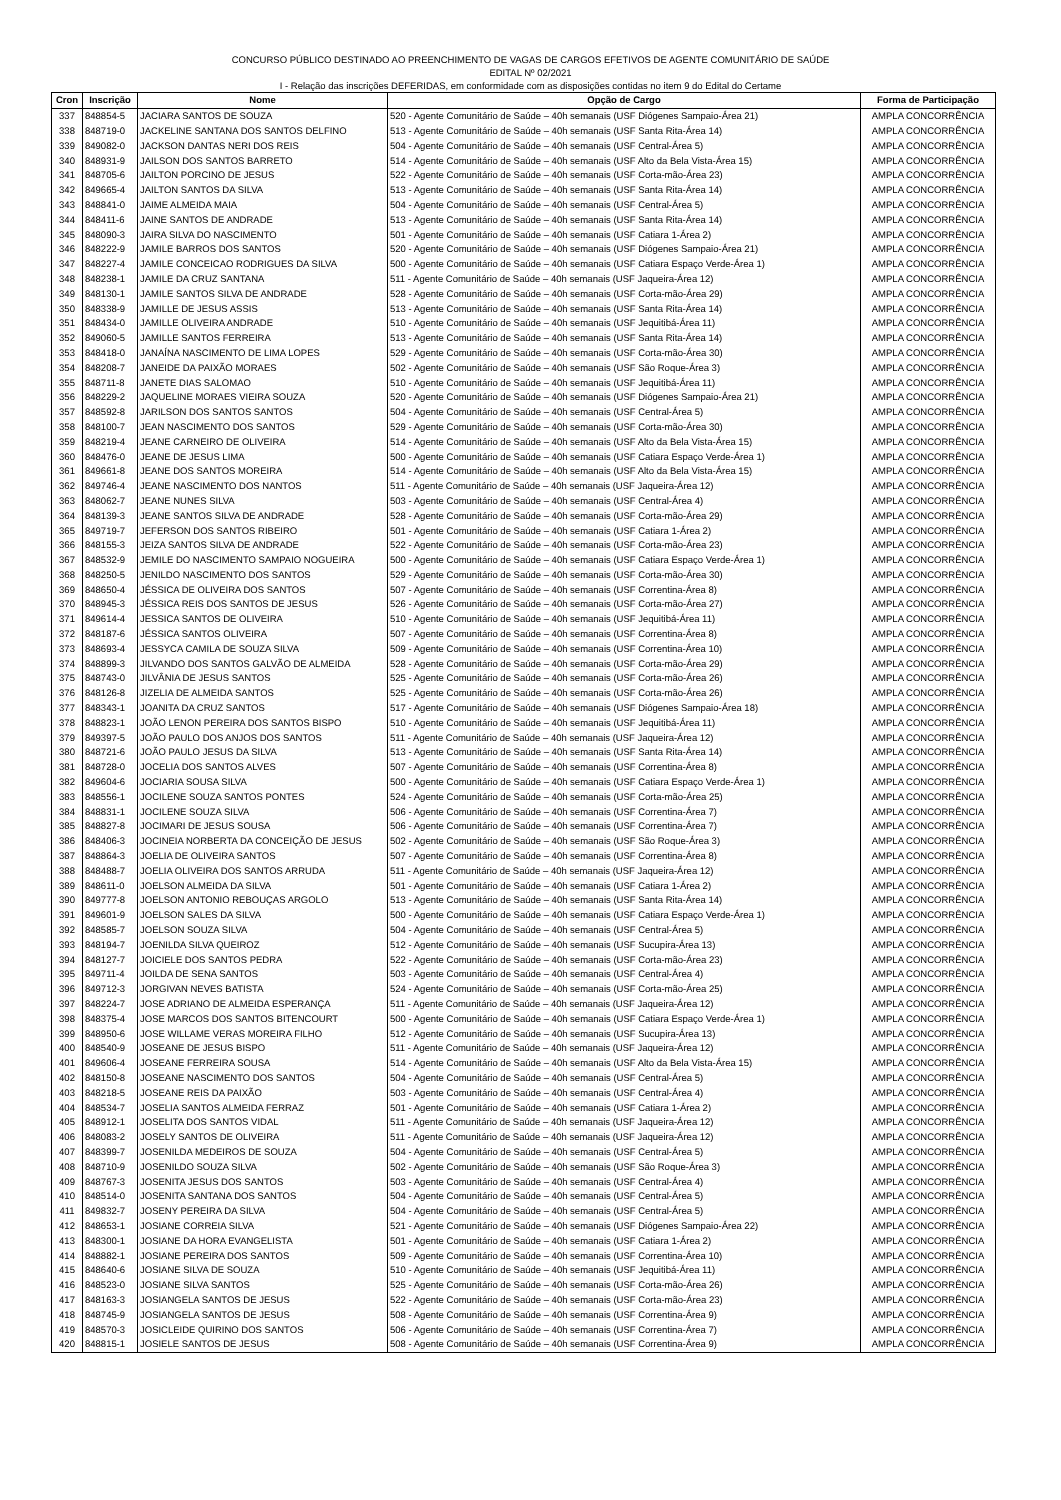CONCURSO PÚBLICO DESTINADO AO PREENCHIMENTO DE VAGAS DE CARGOS EFETIVOS DE AGENTE COMUNITÁRIO DE SAÚDE
EDITAL Nº 02/2021
I - Relação das inscrições DEFERIDAS, em conformidade com as disposições contidas no item 9 do Edital do Certame
| Cron | Inscrição | Nome | Opção de Cargo | Forma de Participação |
| --- | --- | --- | --- | --- |
| 337 | 848854-5 | JACIARA SANTOS DE SOUZA | 520 - Agente Comunitário de Saúde – 40h semanais (USF Diógenes Sampaio-Área 21) | AMPLA CONCORRÊNCIA |
| 338 | 848719-0 | JACKELINE SANTANA DOS SANTOS DELFINO | 513 - Agente Comunitário de Saúde – 40h semanais (USF Santa Rita-Área 14) | AMPLA CONCORRÊNCIA |
| 339 | 849082-0 | JACKSON DANTAS NERI DOS REIS | 504 - Agente Comunitário de Saúde – 40h semanais (USF Central-Área 5) | AMPLA CONCORRÊNCIA |
| 340 | 848931-9 | JAILSON DOS SANTOS BARRETO | 514 - Agente Comunitário de Saúde – 40h semanais (USF Alto da Bela Vista-Área 15) | AMPLA CONCORRÊNCIA |
| 341 | 848705-6 | JAILTON PORCINO DE JESUS | 522 - Agente Comunitário de Saúde – 40h semanais (USF Corta-mão-Área 23) | AMPLA CONCORRÊNCIA |
| 342 | 849665-4 | JAILTON SANTOS DA SILVA | 513 - Agente Comunitário de Saúde – 40h semanais (USF Santa Rita-Área 14) | AMPLA CONCORRÊNCIA |
| 343 | 848841-0 | JAIME ALMEIDA MAIA | 504 - Agente Comunitário de Saúde – 40h semanais (USF Central-Área 5) | AMPLA CONCORRÊNCIA |
| 344 | 848411-6 | JAINE SANTOS DE ANDRADE | 513 - Agente Comunitário de Saúde – 40h semanais (USF Santa Rita-Área 14) | AMPLA CONCORRÊNCIA |
| 345 | 848090-3 | JAIRA SILVA DO NASCIMENTO | 501 - Agente Comunitário de Saúde – 40h semanais (USF Catiara 1-Área 2) | AMPLA CONCORRÊNCIA |
| 346 | 848222-9 | JAMILE BARROS DOS SANTOS | 520 - Agente Comunitário de Saúde – 40h semanais (USF Diógenes Sampaio-Área 21) | AMPLA CONCORRÊNCIA |
| 347 | 848227-4 | JAMILE CONCEICAO RODRIGUES DA SILVA | 500 - Agente Comunitário de Saúde – 40h semanais (USF Catiara Espaço Verde-Área 1) | AMPLA CONCORRÊNCIA |
| 348 | 848238-1 | JAMILE DA CRUZ SANTANA | 511 - Agente Comunitário de Saúde – 40h semanais (USF Jaqueira-Área 12) | AMPLA CONCORRÊNCIA |
| 349 | 848130-1 | JAMILE SANTOS SILVA DE ANDRADE | 528 - Agente Comunitário de Saúde – 40h semanais (USF Corta-mão-Área 29) | AMPLA CONCORRÊNCIA |
| 350 | 848338-9 | JAMILLE DE JESUS ASSIS | 513 - Agente Comunitário de Saúde – 40h semanais (USF Santa Rita-Área 14) | AMPLA CONCORRÊNCIA |
| 351 | 848434-0 | JAMILLE OLIVEIRA ANDRADE | 510 - Agente Comunitário de Saúde – 40h semanais (USF Jequitibá-Área 11) | AMPLA CONCORRÊNCIA |
| 352 | 849060-5 | JAMILLE SANTOS FERREIRA | 513 - Agente Comunitário de Saúde – 40h semanais (USF Santa Rita-Área 14) | AMPLA CONCORRÊNCIA |
| 353 | 848418-0 | JANAÍNA NASCIMENTO DE LIMA LOPES | 529 - Agente Comunitário de Saúde – 40h semanais (USF Corta-mão-Área 30) | AMPLA CONCORRÊNCIA |
| 354 | 848208-7 | JANEIDE DA PAIXÃO MORAES | 502 - Agente Comunitário de Saúde – 40h semanais (USF São Roque-Área 3) | AMPLA CONCORRÊNCIA |
| 355 | 848711-8 | JANETE DIAS SALOMAO | 510 - Agente Comunitário de Saúde – 40h semanais (USF Jequitibá-Área 11) | AMPLA CONCORRÊNCIA |
| 356 | 848229-2 | JAQUELINE MORAES VIEIRA SOUZA | 520 - Agente Comunitário de Saúde – 40h semanais (USF Diógenes Sampaio-Área 21) | AMPLA CONCORRÊNCIA |
| 357 | 848592-8 | JARILSON DOS SANTOS SANTOS | 504 - Agente Comunitário de Saúde – 40h semanais (USF Central-Área 5) | AMPLA CONCORRÊNCIA |
| 358 | 848100-7 | JEAN NASCIMENTO DOS SANTOS | 529 - Agente Comunitário de Saúde – 40h semanais (USF Corta-mão-Área 30) | AMPLA CONCORRÊNCIA |
| 359 | 848219-4 | JEANE CARNEIRO DE OLIVEIRA | 514 - Agente Comunitário de Saúde – 40h semanais (USF Alto da Bela Vista-Área 15) | AMPLA CONCORRÊNCIA |
| 360 | 848476-0 | JEANE DE JESUS LIMA | 500 - Agente Comunitário de Saúde – 40h semanais (USF Catiara Espaço Verde-Área 1) | AMPLA CONCORRÊNCIA |
| 361 | 849661-8 | JEANE DOS SANTOS MOREIRA | 514 - Agente Comunitário de Saúde – 40h semanais (USF Alto da Bela Vista-Área 15) | AMPLA CONCORRÊNCIA |
| 362 | 849746-4 | JEANE NASCIMENTO DOS NANTOS | 511 - Agente Comunitário de Saúde – 40h semanais (USF Jaqueira-Área 12) | AMPLA CONCORRÊNCIA |
| 363 | 848062-7 | JEANE NUNES SILVA | 503 - Agente Comunitário de Saúde – 40h semanais (USF Central-Área 4) | AMPLA CONCORRÊNCIA |
| 364 | 848139-3 | JEANE SANTOS SILVA DE ANDRADE | 528 - Agente Comunitário de Saúde – 40h semanais (USF Corta-mão-Área 29) | AMPLA CONCORRÊNCIA |
| 365 | 849719-7 | JEFERSON DOS SANTOS RIBEIRO | 501 - Agente Comunitário de Saúde – 40h semanais (USF Catiara 1-Área 2) | AMPLA CONCORRÊNCIA |
| 366 | 848155-3 | JEIZA SANTOS SILVA DE ANDRADE | 522 - Agente Comunitário de Saúde – 40h semanais (USF Corta-mão-Área 23) | AMPLA CONCORRÊNCIA |
| 367 | 848532-9 | JEMILE DO NASCIMENTO SAMPAIO NOGUEIRA | 500 - Agente Comunitário de Saúde – 40h semanais (USF Catiara Espaço Verde-Área 1) | AMPLA CONCORRÊNCIA |
| 368 | 848250-5 | JENILDO NASCIMENTO DOS SANTOS | 529 - Agente Comunitário de Saúde – 40h semanais (USF Corta-mão-Área 30) | AMPLA CONCORRÊNCIA |
| 369 | 848650-4 | JÉSSICA DE OLIVEIRA DOS SANTOS | 507 - Agente Comunitário de Saúde – 40h semanais (USF Correntina-Área 8) | AMPLA CONCORRÊNCIA |
| 370 | 848945-3 | JÉSSICA REIS DOS SANTOS DE JESUS | 526 - Agente Comunitário de Saúde – 40h semanais (USF Corta-mão-Área 27) | AMPLA CONCORRÊNCIA |
| 371 | 849614-4 | JESSICA SANTOS DE OLIVEIRA | 510 - Agente Comunitário de Saúde – 40h semanais (USF Jequitibá-Área 11) | AMPLA CONCORRÊNCIA |
| 372 | 848187-6 | JÉSSICA SANTOS OLIVEIRA | 507 - Agente Comunitário de Saúde – 40h semanais (USF Correntina-Área 8) | AMPLA CONCORRÊNCIA |
| 373 | 848693-4 | JESSYCA CAMILA DE SOUZA SILVA | 509 - Agente Comunitário de Saúde – 40h semanais (USF Correntina-Área 10) | AMPLA CONCORRÊNCIA |
| 374 | 848899-3 | JILVANDO DOS SANTOS GALVÃO DE ALMEIDA | 528 - Agente Comunitário de Saúde – 40h semanais (USF Corta-mão-Área 29) | AMPLA CONCORRÊNCIA |
| 375 | 848743-0 | JILVÂNIA DE JESUS SANTOS | 525 - Agente Comunitário de Saúde – 40h semanais (USF Corta-mão-Área 26) | AMPLA CONCORRÊNCIA |
| 376 | 848126-8 | JIZELIA DE ALMEIDA SANTOS | 525 - Agente Comunitário de Saúde – 40h semanais (USF Corta-mão-Área 26) | AMPLA CONCORRÊNCIA |
| 377 | 848343-1 | JOANITA DA CRUZ SANTOS | 517 - Agente Comunitário de Saúde – 40h semanais (USF Diógenes Sampaio-Área 18) | AMPLA CONCORRÊNCIA |
| 378 | 848823-1 | JOÃO LENON PEREIRA DOS SANTOS BISPO | 510 - Agente Comunitário de Saúde – 40h semanais (USF Jequitibá-Área 11) | AMPLA CONCORRÊNCIA |
| 379 | 849397-5 | JOÃO PAULO DOS ANJOS DOS SANTOS | 511 - Agente Comunitário de Saúde – 40h semanais (USF Jaqueira-Área 12) | AMPLA CONCORRÊNCIA |
| 380 | 848721-6 | JOÃO PAULO JESUS DA SILVA | 513 - Agente Comunitário de Saúde – 40h semanais (USF Santa Rita-Área 14) | AMPLA CONCORRÊNCIA |
| 381 | 848728-0 | JOCELIA DOS SANTOS ALVES | 507 - Agente Comunitário de Saúde – 40h semanais (USF Correntina-Área 8) | AMPLA CONCORRÊNCIA |
| 382 | 849604-6 | JOCIARIA SOUSA SILVA | 500 - Agente Comunitário de Saúde – 40h semanais (USF Catiara Espaço Verde-Área 1) | AMPLA CONCORRÊNCIA |
| 383 | 848556-1 | JOCILENE SOUZA SANTOS PONTES | 524 - Agente Comunitário de Saúde – 40h semanais (USF Corta-mão-Área 25) | AMPLA CONCORRÊNCIA |
| 384 | 848831-1 | JOCILENE SOUZA SILVA | 506 - Agente Comunitário de Saúde – 40h semanais (USF Correntina-Área 7) | AMPLA CONCORRÊNCIA |
| 385 | 848827-8 | JOCIMARI DE JESUS SOUSA | 506 - Agente Comunitário de Saúde – 40h semanais (USF Correntina-Área 7) | AMPLA CONCORRÊNCIA |
| 386 | 848406-3 | JOCINEIA NORBERTA DA CONCEIÇÃO DE JESUS | 502 - Agente Comunitário de Saúde – 40h semanais (USF São Roque-Área 3) | AMPLA CONCORRÊNCIA |
| 387 | 848864-3 | JOELIA DE OLIVEIRA SANTOS | 507 - Agente Comunitário de Saúde – 40h semanais (USF Correntina-Área 8) | AMPLA CONCORRÊNCIA |
| 388 | 848488-7 | JOELIA OLIVEIRA DOS SANTOS ARRUDA | 511 - Agente Comunitário de Saúde – 40h semanais (USF Jaqueira-Área 12) | AMPLA CONCORRÊNCIA |
| 389 | 848611-0 | JOELSON ALMEIDA DA SILVA | 501 - Agente Comunitário de Saúde – 40h semanais (USF Catiara 1-Área 2) | AMPLA CONCORRÊNCIA |
| 390 | 849777-8 | JOELSON ANTONIO REBOUÇAS ARGOLO | 513 - Agente Comunitário de Saúde – 40h semanais (USF Santa Rita-Área 14) | AMPLA CONCORRÊNCIA |
| 391 | 849601-9 | JOELSON SALES DA SILVA | 500 - Agente Comunitário de Saúde – 40h semanais (USF Catiara Espaço Verde-Área 1) | AMPLA CONCORRÊNCIA |
| 392 | 848585-7 | JOELSON SOUZA SILVA | 504 - Agente Comunitário de Saúde – 40h semanais (USF Central-Área 5) | AMPLA CONCORRÊNCIA |
| 393 | 848194-7 | JOENILDA SILVA QUEIROZ | 512 - Agente Comunitário de Saúde – 40h semanais (USF Sucupira-Área 13) | AMPLA CONCORRÊNCIA |
| 394 | 848127-7 | JOICIELE DOS SANTOS PEDRA | 522 - Agente Comunitário de Saúde – 40h semanais (USF Corta-mão-Área 23) | AMPLA CONCORRÊNCIA |
| 395 | 849711-4 | JOILDA DE SENA SANTOS | 503 - Agente Comunitário de Saúde – 40h semanais (USF Central-Área 4) | AMPLA CONCORRÊNCIA |
| 396 | 849712-3 | JORGIVAN NEVES BATISTA | 524 - Agente Comunitário de Saúde – 40h semanais (USF Corta-mão-Área 25) | AMPLA CONCORRÊNCIA |
| 397 | 848224-7 | JOSE ADRIANO DE ALMEIDA ESPERANÇA | 511 - Agente Comunitário de Saúde – 40h semanais (USF Jaqueira-Área 12) | AMPLA CONCORRÊNCIA |
| 398 | 848375-4 | JOSE MARCOS DOS SANTOS BITENCOURT | 500 - Agente Comunitário de Saúde – 40h semanais (USF Catiara Espaço Verde-Área 1) | AMPLA CONCORRÊNCIA |
| 399 | 848950-6 | JOSE WILLAME VERAS MOREIRA FILHO | 512 - Agente Comunitário de Saúde – 40h semanais (USF Sucupira-Área 13) | AMPLA CONCORRÊNCIA |
| 400 | 848540-9 | JOSEANE DE JESUS BISPO | 511 - Agente Comunitário de Saúde – 40h semanais (USF Jaqueira-Área 12) | AMPLA CONCORRÊNCIA |
| 401 | 849606-4 | JOSEANE FERREIRA SOUSA | 514 - Agente Comunitário de Saúde – 40h semanais (USF Alto da Bela Vista-Área 15) | AMPLA CONCORRÊNCIA |
| 402 | 848150-8 | JOSEANE NASCIMENTO DOS SANTOS | 504 - Agente Comunitário de Saúde – 40h semanais (USF Central-Área 5) | AMPLA CONCORRÊNCIA |
| 403 | 848218-5 | JOSEANE REIS DA PAIXÃO | 503 - Agente Comunitário de Saúde – 40h semanais (USF Central-Área 4) | AMPLA CONCORRÊNCIA |
| 404 | 848534-7 | JOSELIA SANTOS ALMEIDA FERRAZ | 501 - Agente Comunitário de Saúde – 40h semanais (USF Catiara 1-Área 2) | AMPLA CONCORRÊNCIA |
| 405 | 848912-1 | JOSELITA DOS SANTOS VIDAL | 511 - Agente Comunitário de Saúde – 40h semanais (USF Jaqueira-Área 12) | AMPLA CONCORRÊNCIA |
| 406 | 848083-2 | JOSELY SANTOS DE OLIVEIRA | 511 - Agente Comunitário de Saúde – 40h semanais (USF Jaqueira-Área 12) | AMPLA CONCORRÊNCIA |
| 407 | 848399-7 | JOSENILDA MEDEIROS DE SOUZA | 504 - Agente Comunitário de Saúde – 40h semanais (USF Central-Área 5) | AMPLA CONCORRÊNCIA |
| 408 | 848710-9 | JOSENILDO SOUZA SILVA | 502 - Agente Comunitário de Saúde – 40h semanais (USF São Roque-Área 3) | AMPLA CONCORRÊNCIA |
| 409 | 848767-3 | JOSENITA JESUS DOS SANTOS | 503 - Agente Comunitário de Saúde – 40h semanais (USF Central-Área 4) | AMPLA CONCORRÊNCIA |
| 410 | 848514-0 | JOSENITA SANTANA DOS SANTOS | 504 - Agente Comunitário de Saúde – 40h semanais (USF Central-Área 5) | AMPLA CONCORRÊNCIA |
| 411 | 849832-7 | JOSENY PEREIRA DA SILVA | 504 - Agente Comunitário de Saúde – 40h semanais (USF Central-Área 5) | AMPLA CONCORRÊNCIA |
| 412 | 848653-1 | JOSIANE CORREIA SILVA | 521 - Agente Comunitário de Saúde – 40h semanais (USF Diógenes Sampaio-Área 22) | AMPLA CONCORRÊNCIA |
| 413 | 848300-1 | JOSIANE DA HORA EVANGELISTA | 501 - Agente Comunitário de Saúde – 40h semanais (USF Catiara 1-Área 2) | AMPLA CONCORRÊNCIA |
| 414 | 848882-1 | JOSIANE PEREIRA DOS SANTOS | 509 - Agente Comunitário de Saúde – 40h semanais (USF Correntina-Área 10) | AMPLA CONCORRÊNCIA |
| 415 | 848640-6 | JOSIANE SILVA DE SOUZA | 510 - Agente Comunitário de Saúde – 40h semanais (USF Jequitibá-Área 11) | AMPLA CONCORRÊNCIA |
| 416 | 848523-0 | JOSIANE SILVA SANTOS | 525 - Agente Comunitário de Saúde – 40h semanais (USF Corta-mão-Área 26) | AMPLA CONCORRÊNCIA |
| 417 | 848163-3 | JOSIANGELA SANTOS DE JESUS | 522 - Agente Comunitário de Saúde – 40h semanais (USF Corta-mão-Área 23) | AMPLA CONCORRÊNCIA |
| 418 | 848745-9 | JOSIANGELA SANTOS DE JESUS | 508 - Agente Comunitário de Saúde – 40h semanais (USF Correntina-Área 9) | AMPLA CONCORRÊNCIA |
| 419 | 848570-3 | JOSICLEIDE QUIRINO DOS SANTOS | 506 - Agente Comunitário de Saúde – 40h semanais (USF Correntina-Área 7) | AMPLA CONCORRÊNCIA |
| 420 | 848815-1 | JOSIELE SANTOS DE JESUS | 508 - Agente Comunitário de Saúde – 40h semanais (USF Correntina-Área 9) | AMPLA CONCORRÊNCIA |